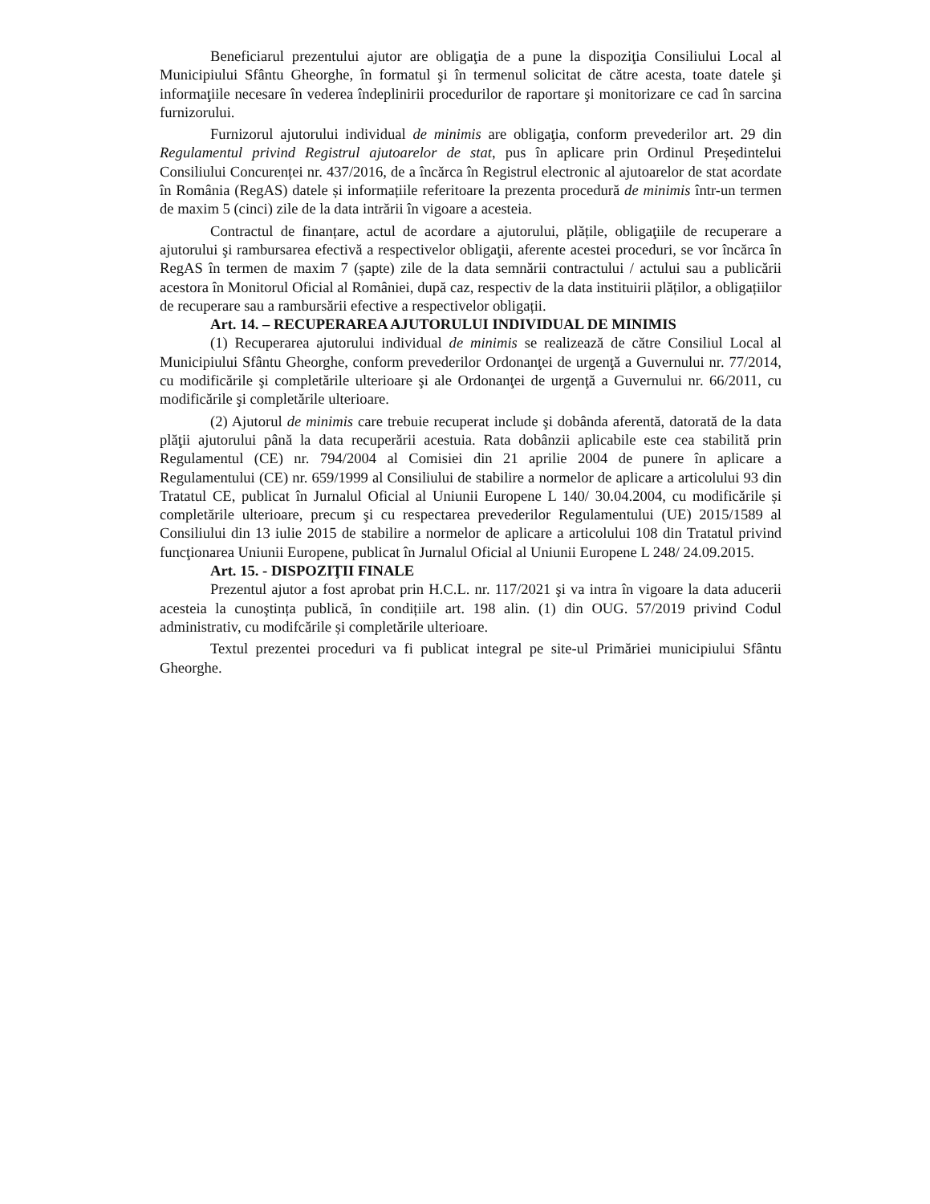Beneficiarul prezentului ajutor are obligaţia de a pune la dispoziţia Consiliului Local al Municipiului Sfântu Gheorghe, în formatul şi în termenul solicitat de către acesta, toate datele şi informaţiile necesare în vederea îndeplinirii procedurilor de raportare şi monitorizare ce cad în sarcina furnizorului.
Furnizorul ajutorului individual de minimis are obligaţia, conform prevederilor art. 29 din Regulamentul privind Registrul ajutoarelor de stat, pus în aplicare prin Ordinul Președintelui Consiliului Concurenței nr. 437/2016, de a încărca în Registrul electronic al ajutoarelor de stat acordate în România (RegAS) datele și informațiile referitoare la prezenta procedură de minimis într-un termen de maxim 5 (cinci) zile de la data intrării în vigoare a acesteia.
Contractul de finanțare, actul de acordare a ajutorului, plățile, obligaţiile de recuperare a ajutorului şi rambursarea efectivă a respectivelor obligaţii, aferente acestei proceduri, se vor încărca în RegAS în termen de maxim 7 (șapte) zile de la data semnării contractului / actului sau a publicării acestora în Monitorul Oficial al României, după caz, respectiv de la data instituirii plăților, a obligațiilor de recuperare sau a rambursării efective a respectivelor obligații.
Art. 14. – RECUPERAREA AJUTORULUI INDIVIDUAL DE MINIMIS
(1) Recuperarea ajutorului individual de minimis se realizează de către Consiliul Local al Municipiului Sfântu Gheorghe, conform prevederilor Ordonanţei de urgenţă a Guvernului nr. 77/2014, cu modificările şi completările ulterioare şi ale Ordonanţei de urgenţă a Guvernului nr. 66/2011, cu modificările şi completările ulterioare.
(2) Ajutorul de minimis care trebuie recuperat include şi dobânda aferentă, datorată de la data plăţii ajutorului până la data recuperării acestuia. Rata dobânzii aplicabile este cea stabilită prin Regulamentul (CE) nr. 794/2004 al Comisiei din 21 aprilie 2004 de punere în aplicare a Regulamentului (CE) nr. 659/1999 al Consiliului de stabilire a normelor de aplicare a articolului 93 din Tratatul CE, publicat în Jurnalul Oficial al Uniunii Europene L 140/ 30.04.2004, cu modificările și completările ulterioare, precum şi cu respectarea prevederilor Regulamentului (UE) 2015/1589 al Consiliului din 13 iulie 2015 de stabilire a normelor de aplicare a articolului 108 din Tratatul privind funcţionarea Uniunii Europene, publicat în Jurnalul Oficial al Uniunii Europene L 248/ 24.09.2015.
Art. 15. - DISPOZIŢII FINALE
Prezentul ajutor a fost aprobat prin H.C.L. nr. 117/2021 şi va intra în vigoare la data aducerii acesteia la cunoştința publică, în condițiile art. 198 alin. (1) din OUG. 57/2019 privind Codul administrativ, cu modifcările și completările ulterioare.
Textul prezentei proceduri va fi publicat integral pe site-ul Primăriei municipiului Sfântu Gheorghe.